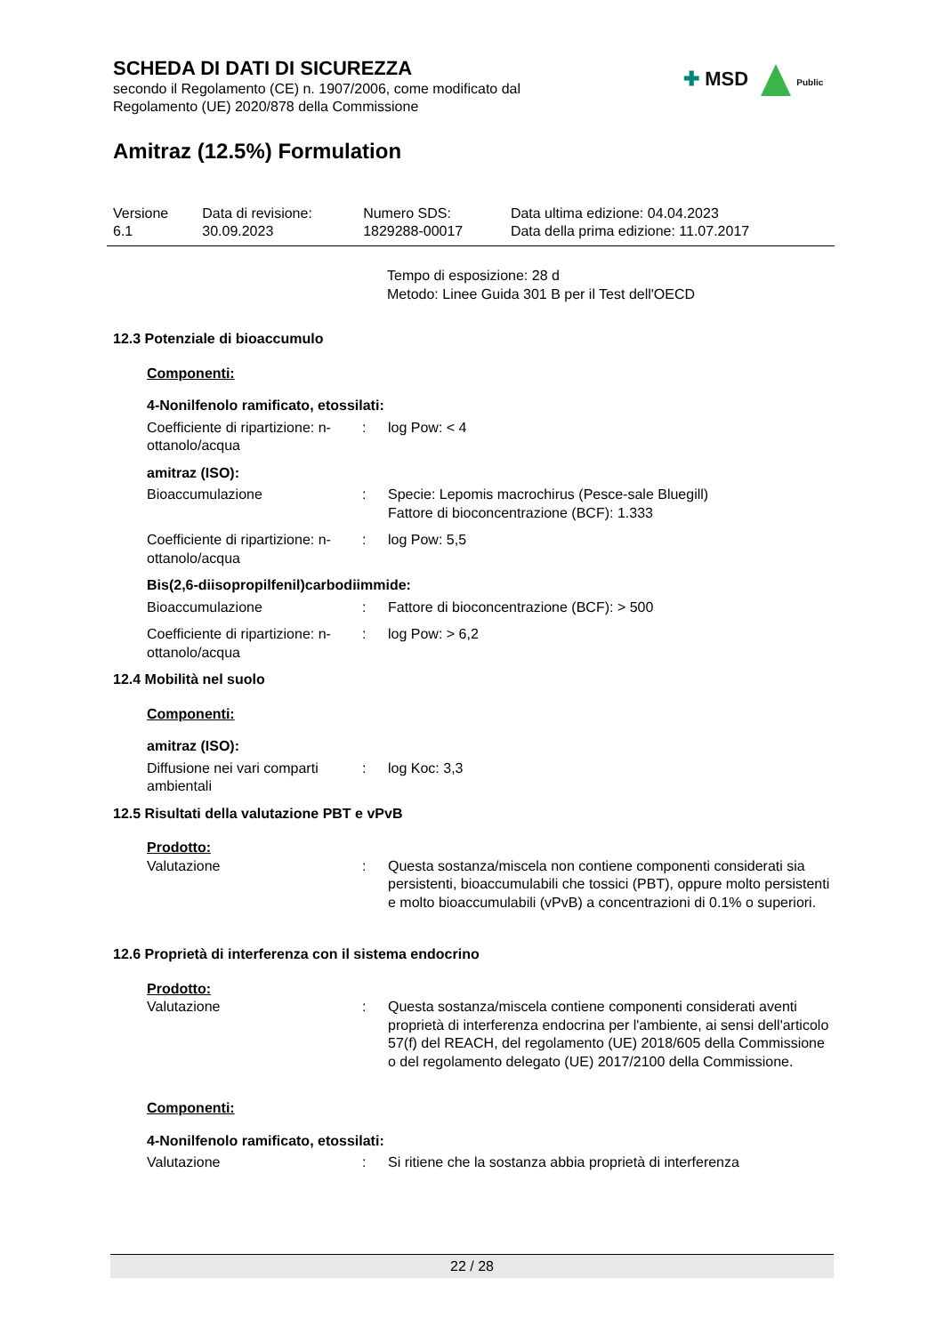SCHEDA DI DATI DI SICUREZZA
secondo il Regolamento (CE) n. 1907/2006, come modificato dal
Regolamento (UE) 2020/878 della Commissione
✚ MSD Public
Amitraz (12.5%) Formulation
| Versione 6.1 | Data di revisione: 30.09.2023 | Numero SDS: 1829288-00017 | Data ultima edizione: 04.04.2023 Data della prima edizione: 11.07.2017 |
Tempo di esposizione: 28 d
Metodo: Linee Guida 301 B per il Test dell'OECD
12.3 Potenziale di bioaccumulo
Componenti:
4-Nonilfenolo ramificato, etossilati:
| Coefficiente di ripartizione: n-ottanolo/acqua | : | log Pow: < 4 |
amitraz (ISO):
| Bioaccumulazione | : | Specie: Lepomis macrochirus (Pesce-sale Bluegill) Fattore di bioconcentrazione (BCF): 1.333 |
| Coefficiente di ripartizione: n-ottanolo/acqua | : | log Pow: 5,5 |
Bis(2,6-diisopropilfenil)carbodiimmide:
| Bioaccumulazione | : | Fattore di bioconcentrazione (BCF): > 500 |
| Coefficiente di ripartizione: n-ottanolo/acqua | : | log Pow: > 6,2 |
12.4 Mobilità nel suolo
Componenti:
amitraz (ISO):
| Diffusione nei vari comparti ambientali | : | log Koc: 3,3 |
12.5 Risultati della valutazione PBT e vPvB
Prodotto:
| Valutazione | : | Questa sostanza/miscela non contiene componenti considerati sia persistenti, bioaccumulabili che tossici (PBT), oppure molto persistenti e molto bioaccumulabili (vPvB) a concentrazioni di 0.1% o superiori. |
12.6 Proprietà di interferenza con il sistema endocrino
Prodotto:
| Valutazione | : | Questa sostanza/miscela contiene componenti considerati aventi proprietà di interferenza endocrina per l'ambiente, ai sensi dell'articolo 57(f) del REACH, del regolamento (UE) 2018/605 della Commissione o del regolamento delegato (UE) 2017/2100 della Commissione. |
Componenti:
4-Nonilfenolo ramificato, etossilati:
| Valutazione | : | Si ritiene che la sostanza abbia proprietà di interferenza |
22 / 28